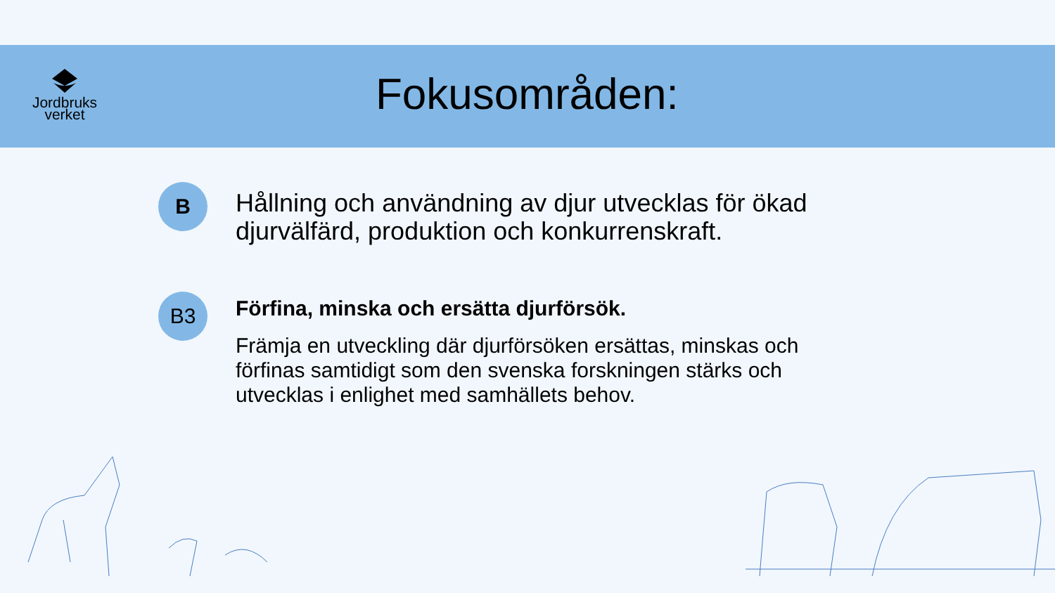Jordbruks
verket
Fokusområden:
B
Hållning och användning av djur utvecklas för ökad djurvälfärd, produktion och konkurrenskraft.
B3
Förfina, minska och ersätta djurförsök.
Främja en utveckling där djurförsöken ersättas, minskas och förfinas samtidigt som den svenska forskningen stärks och utvecklas i enlighet med samhällets behov.